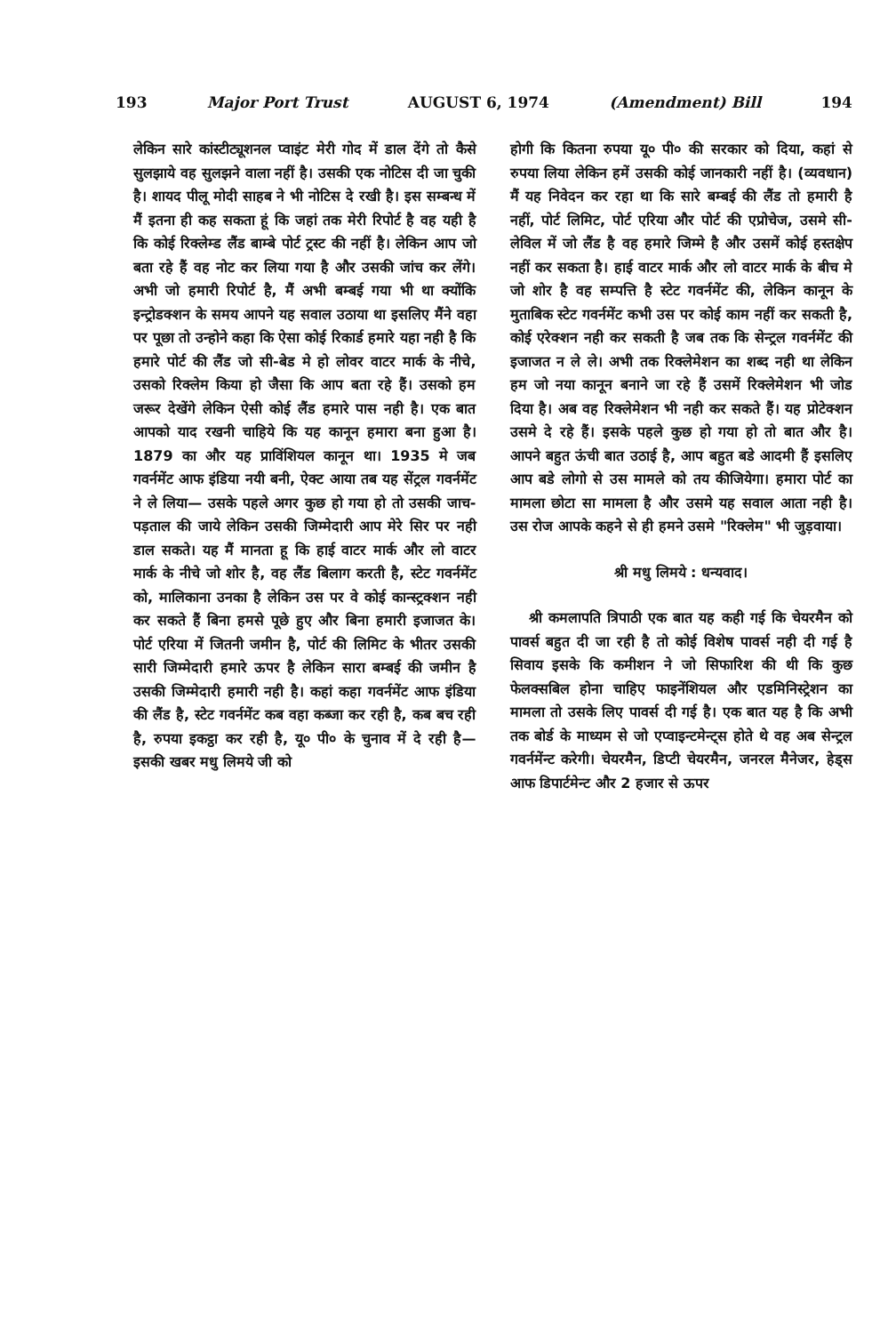193 Major Port Trust AUGUST 6, 1974 (Amendment) Bill 194
लेकिन सारे कांस्टीट्यूशनल प्वाइंट मेरी गोद में डाल देंगे तो कैसे सुलझाये वह सुलझने वाला नहीं है। उसकी एक नोटिस दी जा चुकी है। शायद पीलू मोदी साहब ने भी नोटिस दे रखी है। इस सम्बन्ध में मैं इतना ही कह सकता हूं कि जहां तक मेरी रिपोर्ट है वह यही है कि कोई रिक्लेम्ड लैंड बाम्बे पोर्ट ट्रस्ट की नहीं है। लेकिन आप जो बता रहे हैं वह नोट कर लिया गया है और उसकी जांच कर लेंगे। अभी जो हमारी रिपोर्ट है, मैं अभी बम्बई गया भी था क्योंकि इन्ट्रोडक्शन के समय आपने यह सवाल उठाया था इसलिए मैंने वहा पर पूछा तो उन्होने कहा कि ऐसा कोई रिकार्ड हमारे यहा नही है कि हमारे पोर्ट की लैंड जो सी-बेड मे हो लोवर वाटर मार्क के नीचे, उसको रिक्लेम किया हो जैसा कि आप बता रहे हैं। उसको हम जरूर देखेंगे लेकिन ऐसी कोई लैंड हमारे पास नही है। एक बात आपको याद रखनी चाहिये कि यह कानून हमारा बना हुआ है। 1879 का और यह प्राविंशियल कानून था। 1935 मे जब गवर्नमेंट आफ इंडिया नयी बनी, ऐक्ट आया तब यह सेंट्रल गवर्नमेंट ने ले लिया— उसके पहले अगर कुछ हो गया हो तो उसकी जाच-पड़ताल की जाये लेकिन उसकी जिम्मेदारी आप मेरे सिर पर नही डाल सकते। यह मैं मानता हू कि हाई वाटर मार्क और लो वाटर मार्क के नीचे जो शोर है, वह लैंड बिलाग करती है, स्टेट गवर्नमेंट को, मालिकाना उनका है लेकिन उस पर वे कोई कान्स्ट्रक्शन नही कर सकते हैं बिना हमसे पूछे हुए और बिना हमारी इजाजत के। पोर्ट एरिया में जितनी जमीन है, पोर्ट की लिमिट के भीतर उसकी सारी जिम्मेदारी हमारे ऊपर है लेकिन सारा बम्बई की जमीन है उसकी जिम्मेदारी हमारी नही है। कहां कहा गवर्नमेंट आफ इंडिया की लैंड है, स्टेट गवर्नमेंट कब वहा कब्जा कर रही है, कब बच रही है, रुपया इकट्ठा कर रही है, यू० पी० के चुनाव में दे रही है— इसकी खबर मधु लिमये जी को
होगी कि कितना रुपया यू० पी० की सरकार को दिया, कहां से रुपया लिया लेकिन हमें उसकी कोई जानकारी नहीं है। (व्यवधान) मैं यह निवेदन कर रहा था कि सारे बम्बई की लैंड तो हमारी है नहीं, पोर्ट लिमिट, पोर्ट एरिया और पोर्ट की एप्रोचेज, उसमे सी-लेविल में जो लैंड है वह हमारे जिम्मे है और उसमें कोई हस्तक्षेप नहीं कर सकता है। हाई वाटर मार्क और लो वाटर मार्क के बीच मे जो शोर है वह सम्पत्ति है स्टेट गवर्नमेंट की, लेकिन कानून के मुताबिक स्टेट गवर्नमेंट कभी उस पर कोई काम नहीं कर सकती है, कोई एरेक्शन नही कर सकती है जब तक कि सेन्ट्रल गवर्नमेंट की इजाजत न ले ले। अभी तक रिक्लेमेशन का शब्द नही था लेकिन हम जो नया कानून बनाने जा रहे हैं उसमें रिक्लेमेशन भी जोड दिया है। अब वह रिक्लेमेशन भी नही कर सकते हैं। यह प्रोटेक्शन उसमे दे रहे हैं। इसके पहले कुछ हो गया हो तो बात और है। आपने बहुत ऊंची बात उठाई है, आप बहुत बडे आदमी हैं इसलिए आप बडे लोगो से उस मामले को तय कीजियेगा। हमारा पोर्ट का मामला छोटा सा मामला है और उसमे यह सवाल आता नही है। उस रोज आपके कहने से ही हमने उसमे "रिक्लेम" भी जुड़वाया।
श्री मधु लिमये : धन्यवाद।
श्री कमलापति त्रिपाठी एक बात यह कही गई कि चेयरमैन को पावर्स बहुत दी जा रही है तो कोई विशेष पावर्स नही दी गई है सिवाय इसके कि कमीशन ने जो सिफारिश की थी कि कुछ फेलक्सबिल होना चाहिए फाइनेंशियल और एडमिनिस्ट्रेशन का मामला तो उसके लिए पावर्स दी गई है। एक बात यह है कि अभी तक बोर्ड के माध्यम से जो एप्वाइन्टमेन्ट्स होते थे वह अब सेन्ट्रल गवर्नमेंन्ट करेगी। चेयरमैन, डिप्टी चेयरमैन, जनरल मैनेजर, हेड्स आफ डिपार्टमेन्ट और 2 हजार से ऊपर